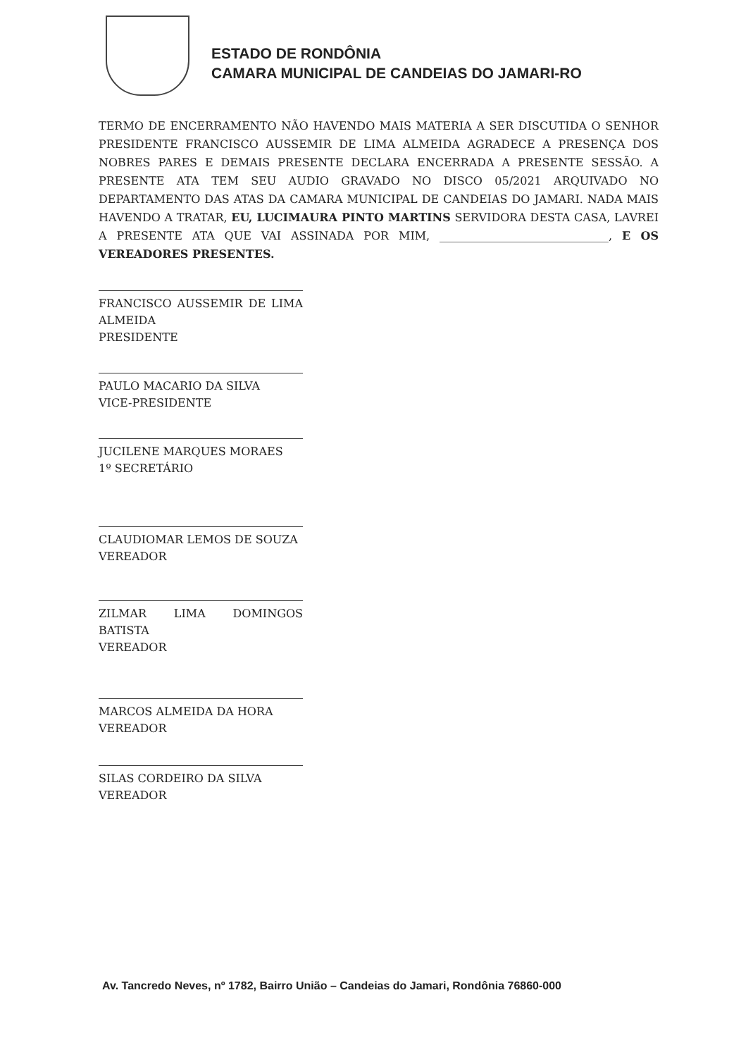ESTADO DE RONDÔNIA
CAMARA MUNICIPAL DE CANDEIAS DO JAMARI-RO
TERMO DE ENCERRAMENTO NÃO HAVENDO MAIS MATERIA A SER DISCUTIDA O SENHOR PRESIDENTE FRANCISCO AUSSEMIR DE LIMA ALMEIDA AGRADECE A PRESENÇA DOS NOBRES PARES E DEMAIS PRESENTE DECLARA ENCERRADA A PRESENTE SESSÃO. A PRESENTE ATA TEM SEU AUDIO GRAVADO NO DISCO 05/2021 ARQUIVADO NO DEPARTAMENTO DAS ATAS DA CAMARA MUNICIPAL DE CANDEIAS DO JAMARI. NADA MAIS HAVENDO A TRATAR, EU, LUCIMAURA PINTO MARTINS SERVIDORA DESTA CASA, LAVREI A PRESENTE ATA QUE VAI ASSINADA POR MIM, ______________________________, E OS VEREADORES PRESENTES.
FRANCISCO AUSSEMIR DE LIMA ALMEIDA
PRESIDENTE
PAULO MACARIO DA SILVA
VICE-PRESIDENTE
JUCILENE MARQUES MORAES
1º SECRETÁRIO
CLAUDIOMAR LEMOS DE SOUZA
VEREADOR
ZILMAR LIMA DOMINGOS BATISTA
VEREADOR
MARCOS ALMEIDA DA HORA
VEREADOR
SILAS CORDEIRO DA SILVA
VEREADOR
Av. Tancredo Neves, nº 1782, Bairro União – Candeias do Jamari, Rondônia 76860-000